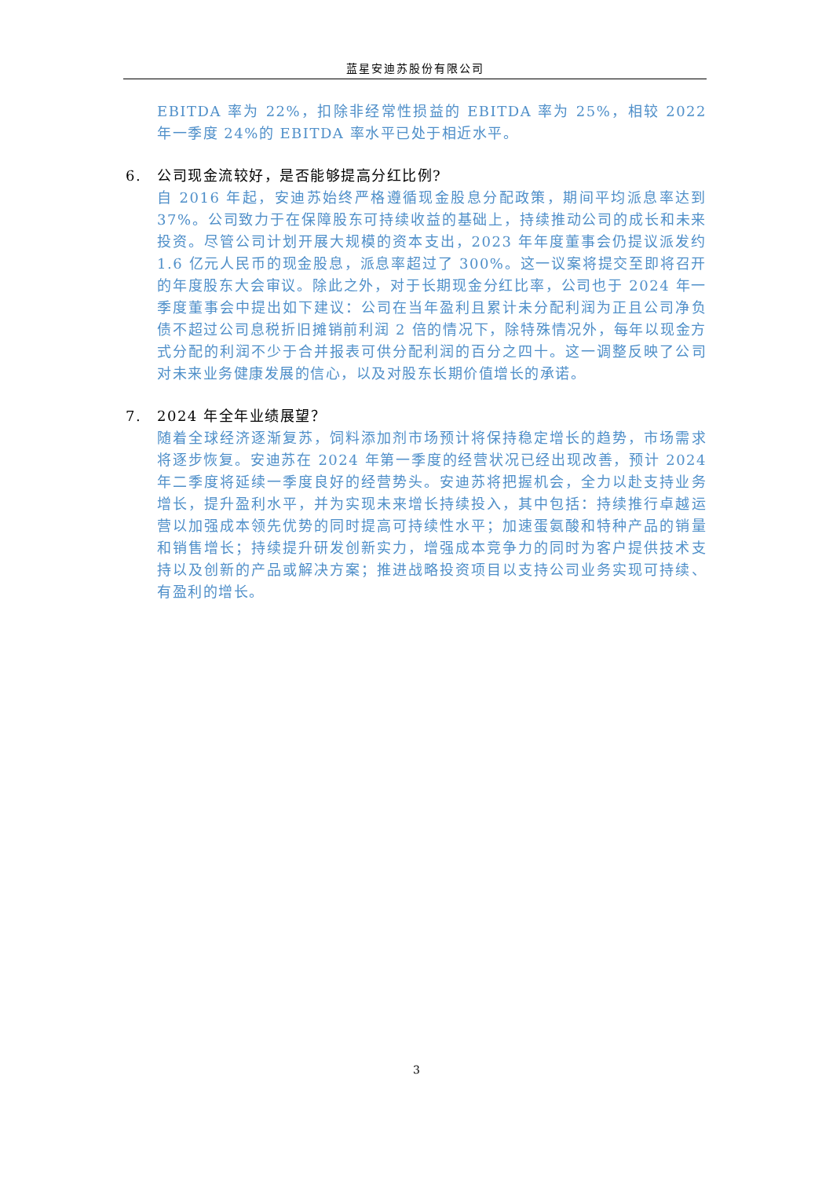蓝星安迪苏股份有限公司
EBITDA 率为 22%，扣除非经常性损益的 EBITDA 率为 25%，相较 2022 年一季度 24%的 EBITDA 率水平已处于相近水平。
6. 公司现金流较好，是否能够提高分红比例?
自 2016 年起，安迪苏始终严格遵循现金股息分配政策，期间平均派息率达到 37%。公司致力于在保障股东可持续收益的基础上，持续推动公司的成长和未来投资。尽管公司计划开展大规模的资本支出，2023 年年度董事会仍提议派发约 1.6 亿元人民币的现金股息，派息率超过了 300%。这一议案将提交至即将召开的年度股东大会审议。除此之外，对于长期现金分红比率，公司也于 2024 年一季度董事会中提出如下建议：公司在当年盈利且累计未分配利润为正且公司净负债不超过公司息税折旧摊销前利润 2 倍的情况下，除特殊情况外，每年以现金方式分配的利润不少于合并报表可供分配利润的百分之四十。这一调整反映了公司对未来业务健康发展的信心，以及对股东长期价值增长的承诺。
7. 2024 年全年业绩展望？
随着全球经济逐渐复苏，饲料添加剂市场预计将保持稳定增长的趋势，市场需求将逐步恢复。安迪苏在 2024 年第一季度的经营状况已经出现改善，预计 2024 年二季度将延续一季度良好的经营势头。安迪苏将把握机会，全力以赴支持业务增长，提升盈利水平，并为实现未来增长持续投入，其中包括：持续推行卓越运营以加强成本领先优势的同时提高可持续性水平；加速蛋氨酸和特种产品的销量和销售增长；持续提升研发创新实力，增强成本竞争力的同时为客户提供技术支持以及创新的产品或解决方案；推进战略投资项目以支持公司业务实现可持续、有盈利的增长。
3